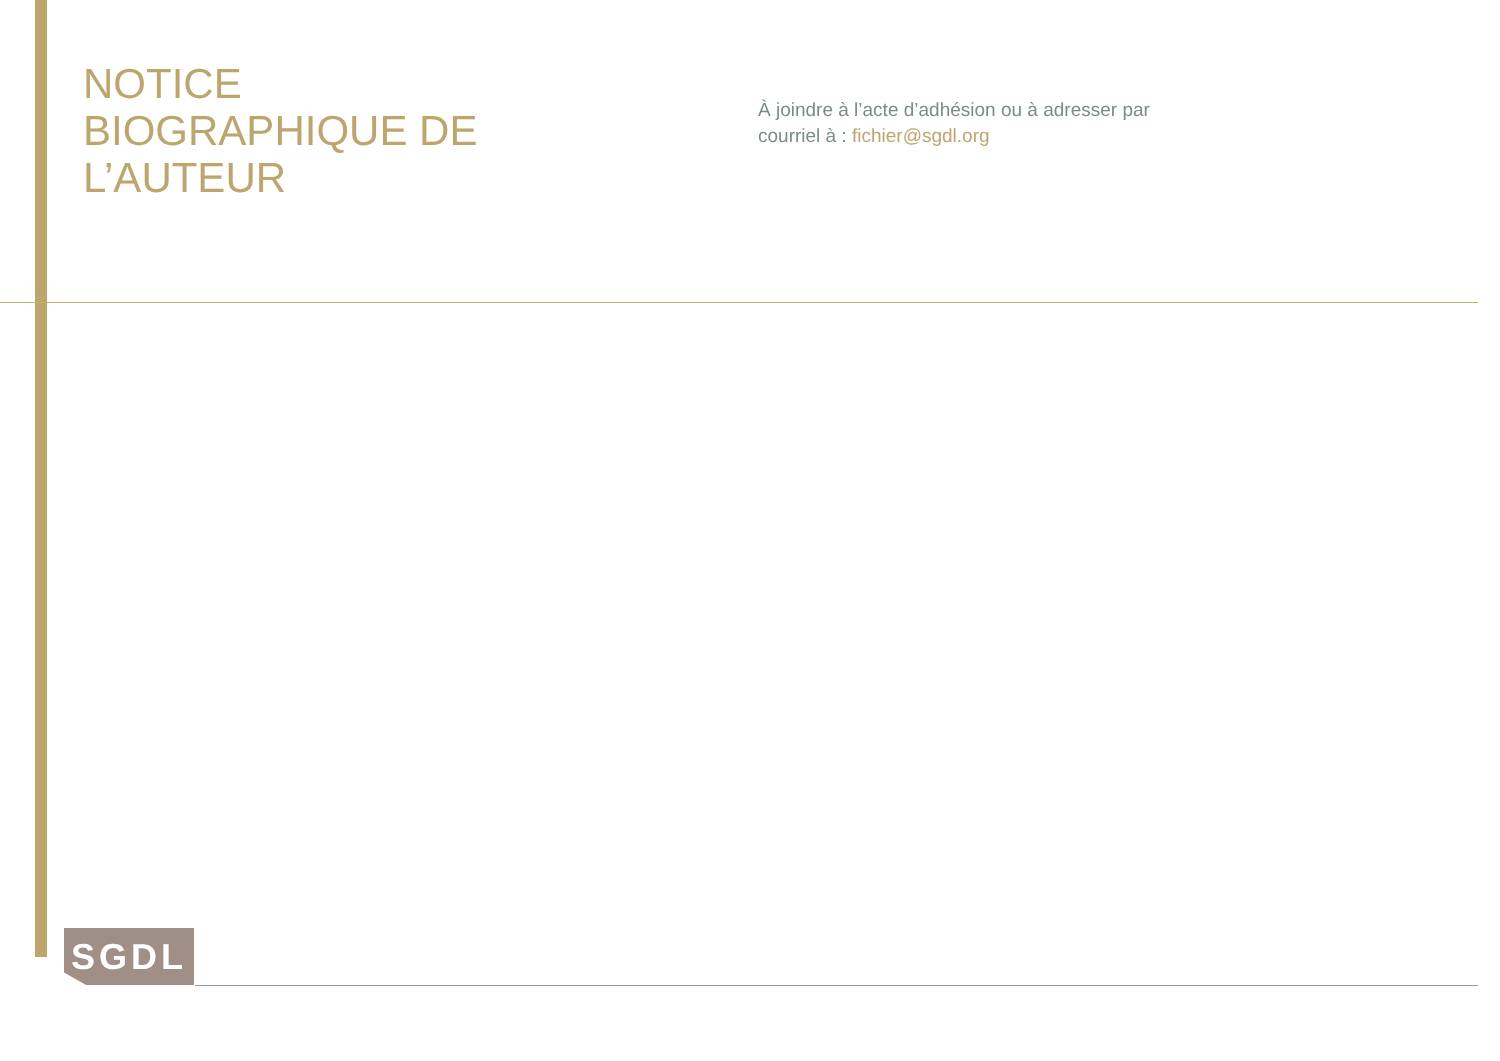NOTICE
BIOGRAPHIQUE DE
L’AUTEUR
À joindre à l’acte d’adhésion ou à adresser par
courriel à : fichier@sgdl.org
SGDL